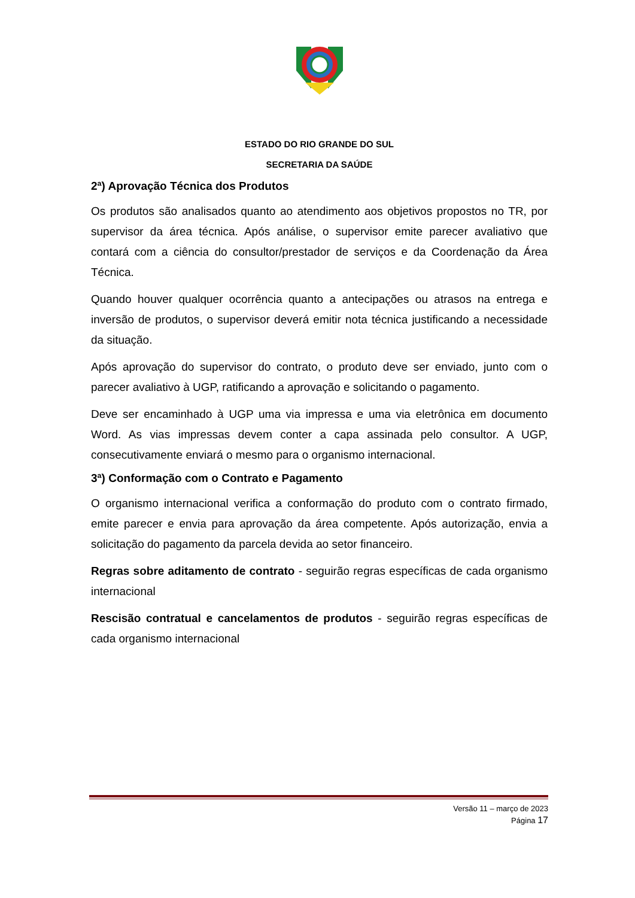ESTADO DO RIO GRANDE DO SUL
SECRETARIA DA SAÚDE
2ª) Aprovação Técnica dos Produtos
Os produtos são analisados quanto ao atendimento aos objetivos propostos no TR, por supervisor da área técnica. Após análise, o supervisor emite parecer avaliativo que contará com a ciência do consultor/prestador de serviços e da Coordenação da Área Técnica.
Quando houver qualquer ocorrência quanto a antecipações ou atrasos na entrega e inversão de produtos, o supervisor deverá emitir nota técnica justificando a necessidade da situação.
Após aprovação do supervisor do contrato, o produto deve ser enviado, junto com o parecer avaliativo à UGP, ratificando a aprovação e solicitando o pagamento.
Deve ser encaminhado à UGP uma via impressa e uma via eletrônica em documento Word. As vias impressas devem conter a capa assinada pelo consultor. A UGP, consecutivamente enviará o mesmo para o organismo internacional.
3ª) Conformação com o Contrato e Pagamento
O organismo internacional verifica a conformação do produto com o contrato firmado, emite parecer e envia para aprovação da área competente. Após autorização, envia a solicitação do pagamento da parcela devida ao setor financeiro.
Regras sobre aditamento de contrato - seguirão regras específicas de cada organismo internacional
Rescisão contratual e cancelamentos de produtos - seguirão regras específicas de cada organismo internacional
Versão 11 – março de 2023
Página 17